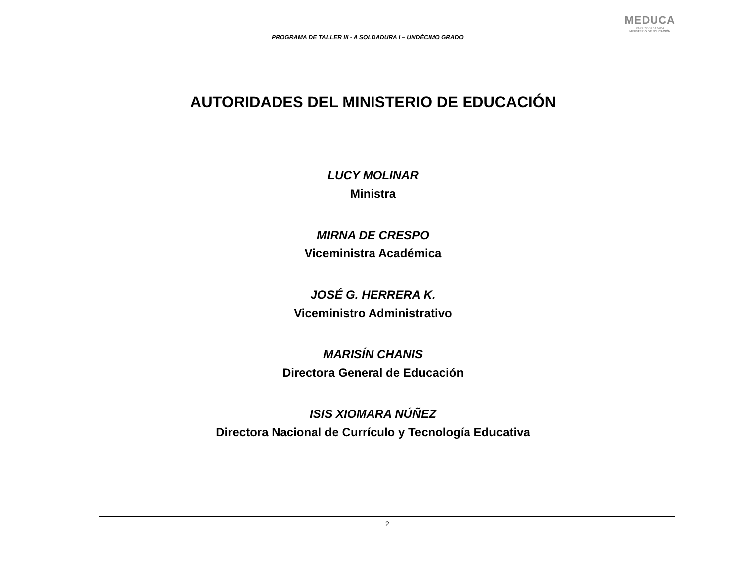PROGRAMA DE TALLER III - A SOLDADURA I – UNDÉCIMO GRADO
MEDUCA
PARA TODA LA VIDA
MINISTERIO DE EDUCACIÓN
AUTORIDADES DEL MINISTERIO DE EDUCACIÓN
LUCY MOLINAR
Ministra
MIRNA DE CRESPO
Viceministra Académica
JOSÉ G. HERRERA K.
Viceministro Administrativo
MARISÍN CHANIS
Directora General de Educación
ISIS XIOMARA NÚÑEZ
Directora Nacional de Currículo y Tecnología Educativa
2